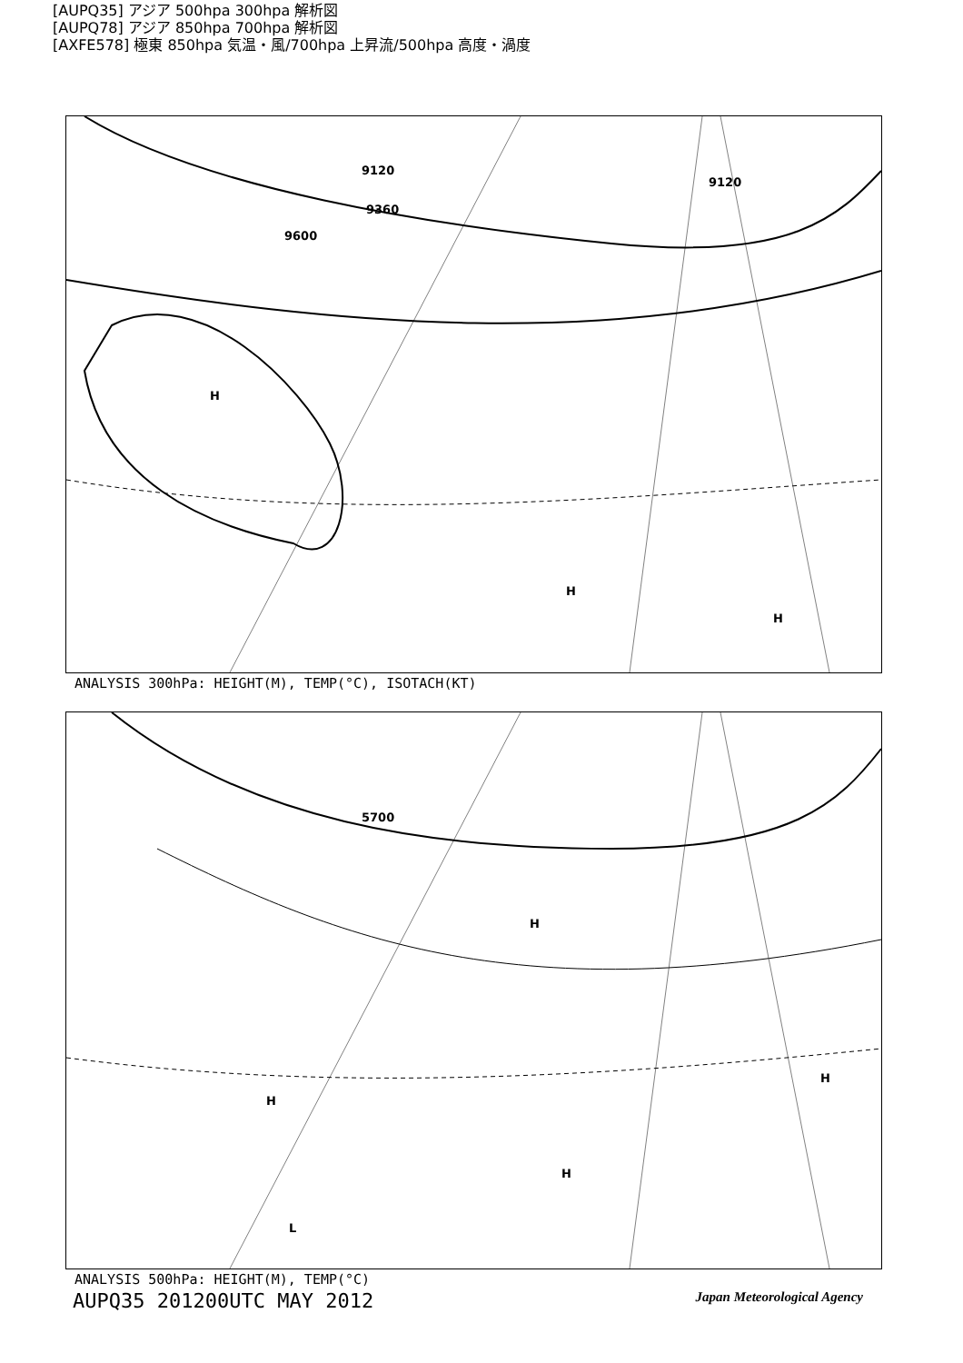[AUPQ35] アジア 500hpa 300hpa 解析図
[AUPQ78] アジア 850hpa 700hpa 解析図
[AXFE578] 極東 850hpa 気温・風/700hpa 上昇流/500hpa 高度・渦度
H
H
H
9600
9360
9120
9120
ANALYSIS 300hPa: HEIGHT(M), TEMP(°C), ISOTACH(KT)
5700
H
H
H
H
L
ANALYSIS 500hPa: HEIGHT(M), TEMP(°C)
AUPQ35 201200UTC MAY 2012 Japan Meteorological Agency